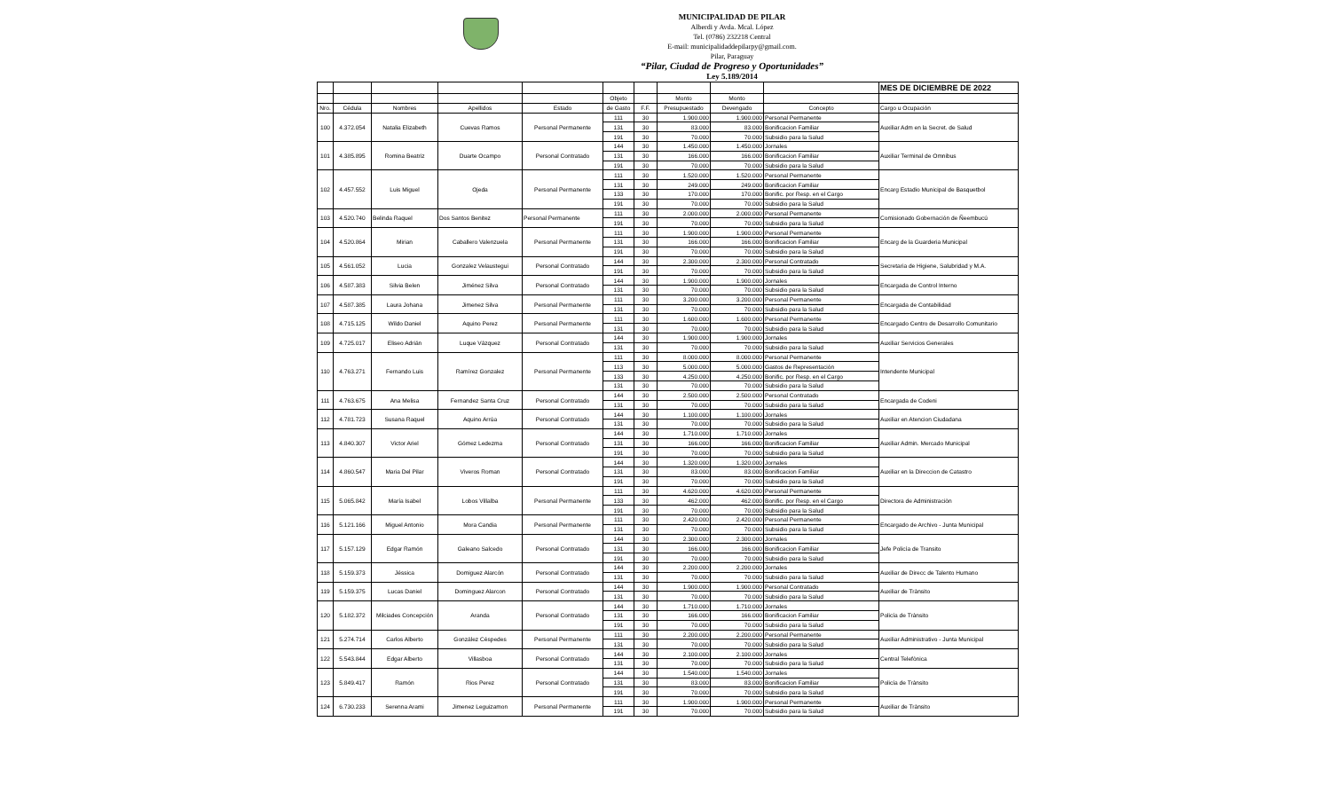MUNICIPALIDAD DE PILAR
Alberdi y Avda. Mcal. López
Tel. (0786) 232218 Central
E-mail: municipalidaddepilarpy@gmail.com.
Pilar, Paraguay
“Pilar, Ciudad de Progreso y Oportunidades”
Ley 5.189/2014
| | | | | | | | | | | MES DE DICIEMBRE DE 2022 |
| | | | | | Objeto | | Monto | Monto | | |
| Nro. | Cédula | Nombres | Apellidos | Estado | de Gasto | F.F. | Presupuestado | Devengado | Concepto | Cargo u Ocupación |
| 100 | 4.372.054 | Natalia Elizabeth | Cuevas Ramos | Personal Permanente | 111 | 30 | 1.900.000 | 1.900.000 | Personal Permanente | Auxiliar Adm en la Secret. de Salud |
| | | | | | 131 | 30 | 83.000 | 83.000 | Bonificacion Familiar | |
| | | | | | 191 | 30 | 70.000 | 70.000 | Subsidio para la Salud | |
| 101 | 4.385.895 | Romina Beatriz | Duarte Ocampo | Personal Contratado | 144 | 30 | 1.450.000 | 1.450.000 | Jornales | Auxiliar Terminal de Omnibus |
| | | | | | 131 | 30 | 166.000 | 166.000 | Bonificacion Familiar | |
| | | | | | 191 | 30 | 70.000 | 70.000 | Subsidio para la Salud | |
| 102 | 4.457.552 | Luis Miguel | Ojeda | Personal Permanente | 111 | 30 | 1.520.000 | 1.520.000 | Personal Permanente | Encarg Estadio Municipal de Basquetbol |
| | | | | | 131 | 30 | 249.000 | 249.000 | Bonificacion Familiar | |
| | | | | | 133 | 30 | 170.000 | 170.000 | Bonific. por Resp. en el Cargo | |
| | | | | | 191 | 30 | 70.000 | 70.000 | Subsidio para la Salud | |
| 103 | 4.520.740 | Belinda Raquel | Dos Santos Benitez | Personal Permanente | 111 | 30 | 2.000.000 | 2.000.000 | Personal Permanente | Comisionado Gobernación de Ñeembucú |
| | | | | | 191 | 30 | 70.000 | 70.000 | Subsidio para la Salud | |
| 104 | 4.520.864 | Mirian | Caballero Valenzuela | Personal Permanente | 111 | 30 | 1.900.000 | 1.900.000 | Personal Permanente | Encarg de la Guarderia Municipal |
| | | | | | 131 | 30 | 166.000 | 166.000 | Bonificacion Familiar | |
| | | | | | 191 | 30 | 70.000 | 70.000 | Subsidio para la Salud | |
| 105 | 4.561.052 | Lucia | Gonzalez Velaustegui | Personal Contratado | 144 | 30 | 2.300.000 | 2.300.000 | Personal Contratado | Secretaria de Higiene, Salubridad y M.A. |
| | | | | | 191 | 30 | 70.000 | 70.000 | Subsidio para la Salud | |
| 106 | 4.587.383 | Silvia Belen | Jiménez Silva | Personal Contratado | 144 | 30 | 1.900.000 | 1.900.000 | Jornales | Encargada de Control Interno |
| | | | | | 131 | 30 | 70.000 | 70.000 | Subsidio para la Salud | |
| 107 | 4.587.385 | Laura Johana | Jimenez Silva | Personal Permanente | 111 | 30 | 3.200.000 | 3.200.000 | Personal Permanente | Encargada de Contabilidad |
| | | | | | 131 | 30 | 70.000 | 70.000 | Subsidio para la Salud | |
| 108 | 4.715.125 | Wildo Daniel | Aquino Perez | Personal Permanente | 111 | 30 | 1.600.000 | 1.600.000 | Personal Permanente | Encargado Centro de Desarrollo Comunitario |
| | | | | | 131 | 30 | 70.000 | 70.000 | Subsidio para la Salud | |
| 109 | 4.725.017 | Eliseo Adrián | Luque Vázquez | Personal Contratado | 144 | 30 | 1.900.000 | 1.900.000 | Jornales | Auxiliar Servicios Generales |
| | | | | | 131 | 30 | 70.000 | 70.000 | Subsidio para la Salud | |
| 110 | 4.763.271 | Fernando Luis | Ramírez Gonzalez | Personal Permanente | 111 | 30 | 8.000.000 | 8.000.000 | Personal Permanente | Intendente Municipal |
| | | | | | 113 | 30 | 5.000.000 | 5.000.000 | Gastos de Representación | |
| | | | | | 133 | 30 | 4.250.000 | 4.250.000 | Bonific. por Resp. en el Cargo | |
| | | | | | 131 | 30 | 70.000 | 70.000 | Subsidio para la Salud | |
| 111 | 4.763.675 | Ana Melisa | Fernandez Santa Cruz | Personal Contratado | 144 | 30 | 2.500.000 | 2.500.000 | Personal Contratado | Encargada de Codeni |
| | | | | | 131 | 30 | 70.000 | 70.000 | Subsidio para la Salud | |
| 112 | 4.781.723 | Susana Raquel | Aquino Arrúa | Personal Contratado | 144 | 30 | 1.100.000 | 1.100.000 | Jornales | Auxiliar en Atencion Ciudadana |
| | | | | | 131 | 30 | 70.000 | 70.000 | Subsidio para la Salud | |
| 113 | 4.840.307 | Victor Ariel | Gómez Ledezma | Personal Contratado | 144 | 30 | 1.710.000 | 1.710.000 | Jornales | Auxiliar Admin. Mercado Municipal |
| | | | | | 131 | 30 | 166.000 | 166.000 | Bonificacion Familiar | |
| | | | | | 191 | 30 | 70.000 | 70.000 | Subsidio para la Salud | |
| 114 | 4.860.547 | Maria Del Pilar | Viveros Roman | Personal Contratado | 144 | 30 | 1.320.000 | 1.320.000 | Jornales | Auxiliar en la Direccion de Catastro |
| | | | | | 131 | 30 | 83.000 | 83.000 | Bonificacion Familiar | |
| | | | | | 191 | 30 | 70.000 | 70.000 | Subsidio para la Salud | |
| 115 | 5.065.842 | María Isabel | Lobos Villalba | Personal Permanente | 111 | 30 | 4.620.000 | 4.620.000 | Personal Permanente | Directora de Administraciòn |
| | | | | | 133 | 30 | 462.000 | 462.000 | Bonific. por Resp. en el Cargo | |
| | | | | | 191 | 30 | 70.000 | 70.000 | Subsidio para la Salud | |
| 116 | 5.121.166 | Miguel Antonio | Mora Candia | Personal Permanente | 111 | 30 | 2.420.000 | 2.420.000 | Personal Permanente | Encargado de Archivo - Junta Municipal |
| | | | | | 131 | 30 | 70.000 | 70.000 | Subsidio para la Salud | |
| 117 | 5.157.129 | Edgar Ramón | Galeano Salcedo | Personal Contratado | 144 | 30 | 2.300.000 | 2.300.000 | Jornales | Jefe Policía de Transito |
| | | | | | 131 | 30 | 166.000 | 166.000 | Bonificacion Familiar | |
| | | | | | 191 | 30 | 70.000 | 70.000 | Subsidio para la Salud | |
| 118 | 5.159.373 | Jéssica | Domiguez Alarcón | Personal Contratado | 144 | 30 | 2.200.000 | 2.200.000 | Jornales | Auxiliar de Direcc de Talento Humano |
| | | | | | 131 | 30 | 70.000 | 70.000 | Subsidio para la Salud | |
| 119 | 5.159.375 | Lucas Daniel | Dominguez Alarcon | Personal Contratado | 144 | 30 | 1.900.000 | 1.900.000 | Personal Contratado | Auxiliar de Trànsito |
| | | | | | 131 | 30 | 70.000 | 70.000 | Subsidio para la Salud | |
| 120 | 5.182.372 | Milciades Concepción | Aranda | Personal Contratado | 144 | 30 | 1.710.000 | 1.710.000 | Jornales | Policía de Trànsito |
| | | | | | 131 | 30 | 166.000 | 166.000 | Bonificacion Familiar | |
| | | | | | 191 | 30 | 70.000 | 70.000 | Subsidio para la Salud | |
| 121 | 5.274.714 | Carlos Alberto | González Céspedes | Personal Permanente | 111 | 30 | 2.200.000 | 2.200.000 | Personal Permanente | Auxiliar Administrativo - Junta Municipal |
| | | | | | 131 | 30 | 70.000 | 70.000 | Subsidio para la Salud | |
| 122 | 5.543.844 | Edgar Alberto | Villasboa | Personal Contratado | 144 | 30 | 2.100.000 | 2.100.000 | Jornales | Central Telefònica |
| | | | | | 131 | 30 | 70.000 | 70.000 | Subsidio para la Salud | |
| 123 | 5.849.417 | Ramón | Rios Perez | Personal Contratado | 144 | 30 | 1.540.000 | 1.540.000 | Jornales | Policía de Trànsito |
| | | | | | 131 | 30 | 83.000 | 83.000 | Bonificacion Familiar | |
| | | | | | 191 | 30 | 70.000 | 70.000 | Subsidio para la Salud | |
| 124 | 6.730.233 | Serenna Arami | Jimenez Leguizamon | Personal Permanente | 111 | 30 | 1.900.000 | 1.900.000 | Personal Permanente | Auxiliar de Trànsito |
| | | | | | 191 | 30 | 70.000 | 70.000 | Subsidio para la Salud | |